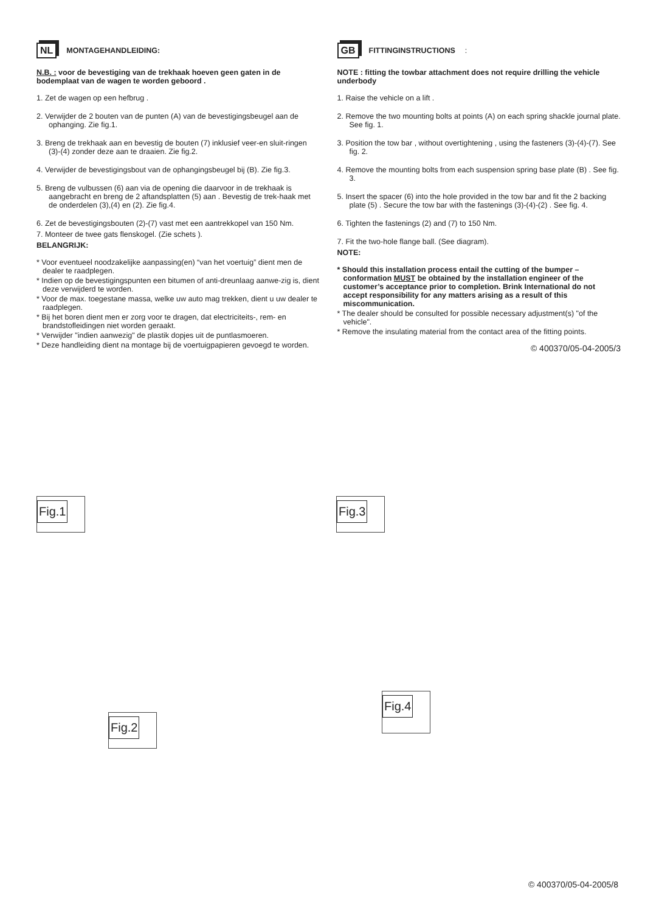NL MONTAGEHANDLEIDING:
N.B. : voor de bevestiging van de trekhaak hoeven geen gaten in de bodemplaat van de wagen te worden geboord .
1. Zet de wagen op een hefbrug .
2. Verwijder de 2 bouten van de punten (A) van de bevestigingsbeugel aan de ophanging. Zie fig.1.
3. Breng de trekhaak aan en bevestig de bouten (7) inklusief veer-en sluit-ringen (3)-(4) zonder deze aan te draaien. Zie fig.2.
4. Verwijder de bevestigingsbout van de ophangingsbeugel bij (B). Zie fig.3.
5. Breng de vulbussen (6) aan via de opening die daarvoor in de trekhaak is aangebracht en breng de 2 aftandsplatten (5) aan . Bevestig de trek-haak met de onderdelen (3),(4) en (2). Zie fig.4.
6. Zet de bevestigingsbouten (2)-(7) vast met een aantrekkopel van 150 Nm.
7. Monteer de twee gats flenskogel. (Zie schets ).
BELANGRIJK:
* Voor eventueel noodzakelijke aanpassing(en) “van het voertuig” dient men de dealer te raadplegen.
* Indien op de bevestigingspunten een bitumen of anti-dreunlaag aanwe-zig is, dient deze verwijderd te worden.
* Voor de max. toegestane massa, welke uw auto mag trekken, dient u uw dealer te raadplegen.
* Bij het boren dient men er zorg voor te dragen, dat electriciteits-, rem- en brandstofleidingen niet worden geraakt.
* Verwijder "indien aanwezig" de plastik dopjes uit de puntlasmoeren.
* Deze handleiding dient na montage bij de voertuigpapieren gevoegd te worden.
GB FITTINGINSTRUCTIONS:
NOTE : fitting the towbar attachment does not require drilling the vehicle underbody
1. Raise the vehicle on a lift .
2. Remove the two mounting bolts at points (A) on each spring shackle journal plate. See fig. 1.
3. Position the tow bar , without overtightening , using the fasteners (3)-(4)-(7). See fig. 2.
4. Remove the mounting bolts from each suspension spring base plate (B) . See fig. 3.
5. Insert the spacer (6) into the hole provided in the tow bar and fit the 2 backing plate (5) . Secure the tow bar with the fastenings (3)-(4)-(2) . See fig. 4.
6. Tighten the fastenings (2) and (7) to 150 Nm.
7. Fit the two-hole flange ball. (See diagram).
NOTE:
* Should this installation process entail the cutting of the bumper – conformation MUST be obtained by the installation engineer of the customer’s acceptance prior to completion. Brink International do not accept responsibility for any matters arising as a result of this miscommunication.
* The dealer should be consulted for possible necessary adjustment(s) "of the vehicle".
* Remove the insulating material from the contact area of the fitting points.
© 400370/05-04-2005/3
Fig.1 Fig.3
Fig.2
Fig.4
© 400370/05-04-2005/8